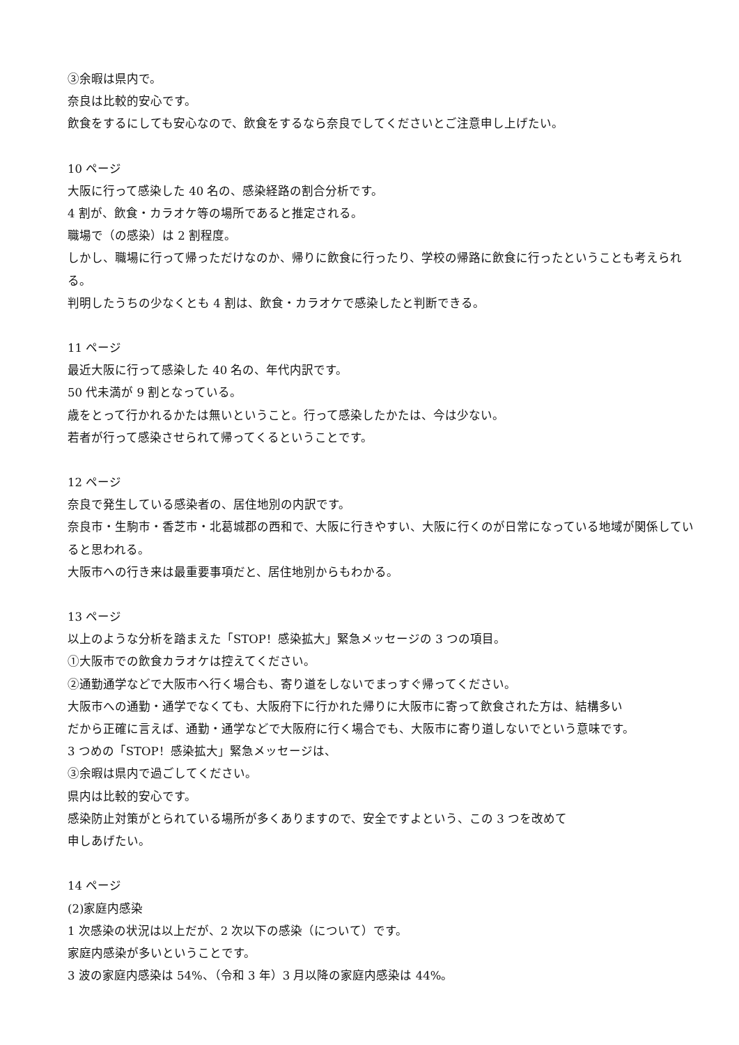③余暇は県内で。
奈良は比較的安心です。
飲食をするにしても安心なので、飲食をするなら奈良でしてくださいとご注意申し上げたい。
10 ページ
大阪に行って感染した 40 名の、感染経路の割合分析です。
4 割が、飲食・カラオケ等の場所であると推定される。
職場で（の感染）は 2 割程度。
しかし、職場に行って帰っただけなのか、帰りに飲食に行ったり、学校の帰路に飲食に行ったということも考えられる。
判明したうちの少なくとも 4 割は、飲食・カラオケで感染したと判断できる。
11 ページ
最近大阪に行って感染した 40 名の、年代内訳です。
50 代未満が 9 割となっている。
歳をとって行かれるかたは無いということ。行って感染したかたは、今は少ない。
若者が行って感染させられて帰ってくるということです。
12 ページ
奈良で発生している感染者の、居住地別の内訳です。
奈良市・生駒市・香芝市・北葛城郡の西和で、大阪に行きやすい、大阪に行くのが日常になっている地域が関係していると思われる。
大阪市への行き来は最重要事項だと、居住地別からもわかる。
13 ページ
以上のような分析を踏まえた「STOP！感染拡大」緊急メッセージの 3 つの項目。
①大阪市での飲食カラオケは控えてください。
②通勤通学などで大阪市へ行く場合も、寄り道をしないでまっすぐ帰ってください。
大阪市への通勤・通学でなくても、大阪府下に行かれた帰りに大阪市に寄って飲食された方は、結構多い
だから正確に言えば、通勤・通学などで大阪府に行く場合でも、大阪市に寄り道しないでという意味です。
3 つめの「STOP！感染拡大」緊急メッセージは、
③余暇は県内で過ごしてください。
県内は比較的安心です。
感染防止対策がとられている場所が多くありますので、安全ですよという、この 3 つを改めて
申しあげたい。
14 ページ
(2)家庭内感染
1 次感染の状況は以上だが、2 次以下の感染（について）です。
家庭内感染が多いということです。
3 波の家庭内感染は 54%、（令和 3 年）3 月以降の家庭内感染は 44%。